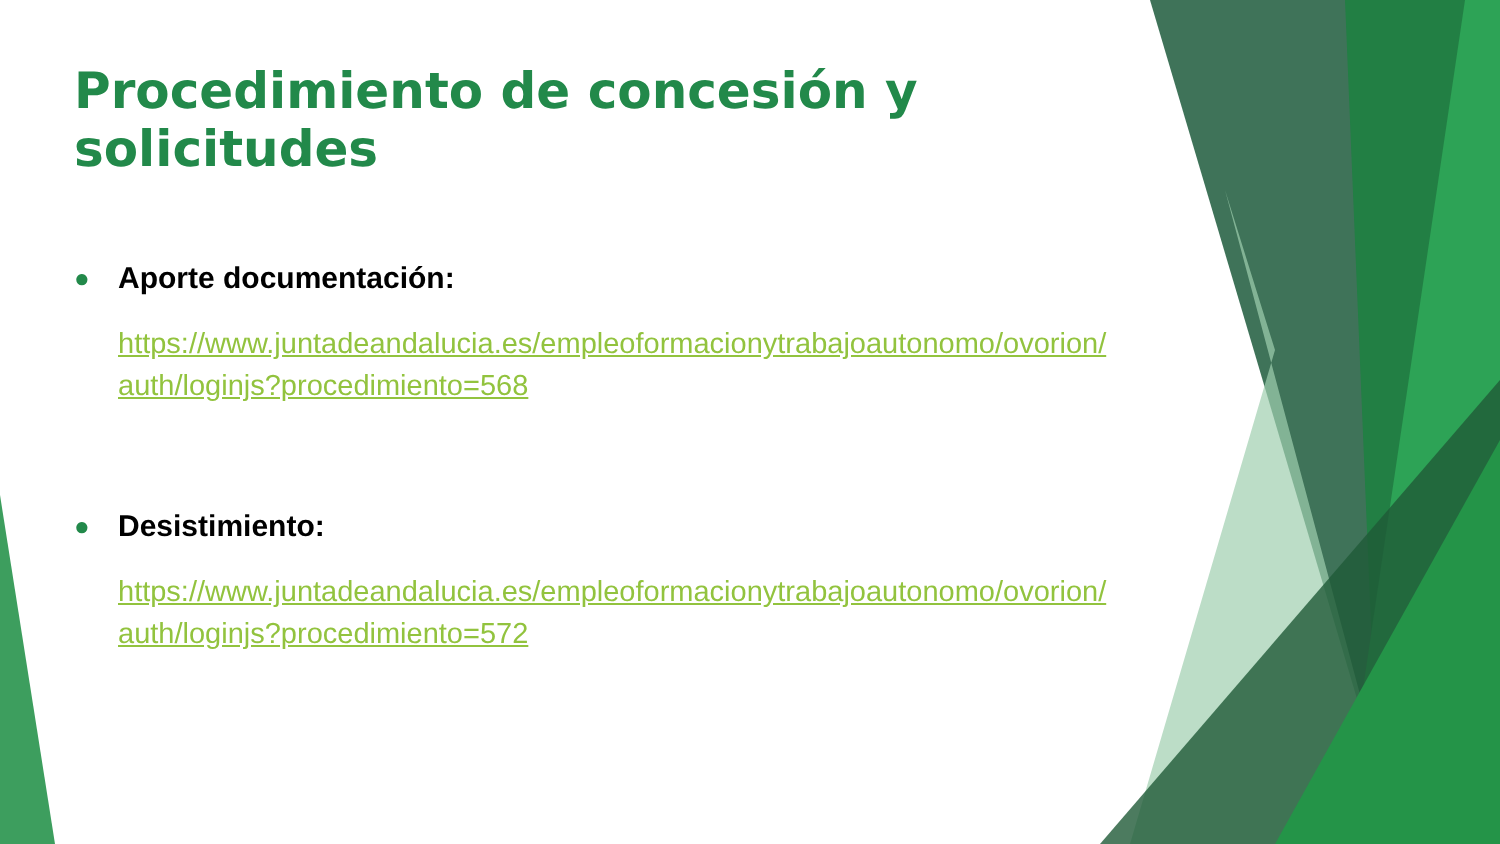Procedimiento de concesión y solicitudes
● Aporte documentación:
https://www.juntadeandalucia.es/empleoformacionytrabajoautonomo/ovorion/ auth/loginjs?procedimiento=568
● Desistimiento:
https://www.juntadeandalucia.es/empleoformacionytrabajoautonomo/ovorion/ auth/loginjs?procedimiento=572